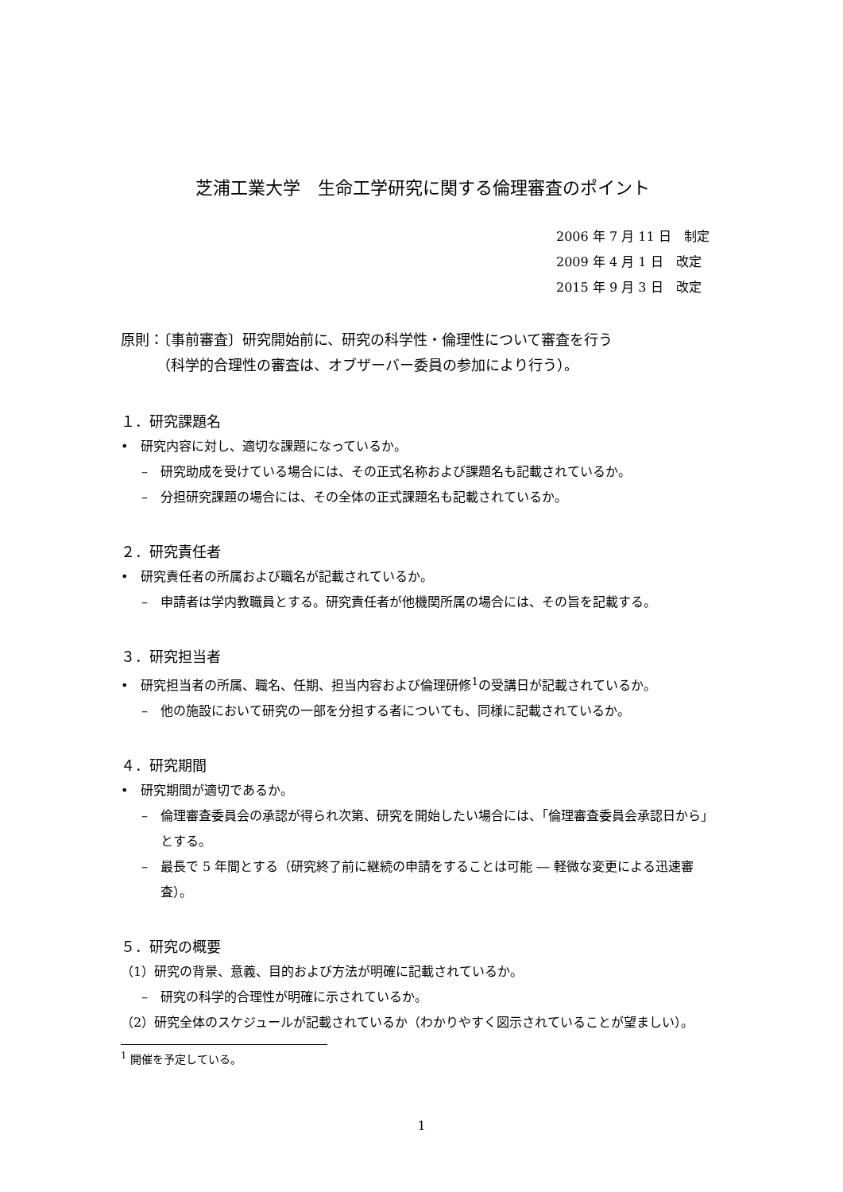芝浦工業大学　生命工学研究に関する倫理審査のポイント
2006 年 7 月 11 日　制定
2009 年 4 月 1 日　改定
2015 年 9 月 3 日　改定
原則：〔事前審査〕研究開始前に、研究の科学性・倫理性について審査を行う
　　　（科学的合理性の審査は、オブザーバー委員の参加により行う）。
１．研究課題名
•　研究内容に対し、適切な課題になっているか。
–　研究助成を受けている場合には、その正式名称および課題名も記載されているか。
–　分担研究課題の場合には、その全体の正式課題名も記載されているか。
２．研究責任者
•　研究責任者の所属および職名が記載されているか。
–　申請者は学内教職員とする。研究責任者が他機関所属の場合には、その旨を記載する。
３．研究担当者
•　研究担当者の所属、職名、任期、担当内容および倫理研修<sup>1</sup>の受講日が記載されているか。
–　他の施設において研究の一部を分担する者についても、同様に記載されているか。
４．研究期間
•　研究期間が適切であるか。
–　倫理審査委員会の承認が得られ次第、研究を開始したい場合には、「倫理審査委員会承認日から」とする。
–　最長で 5 年間とする（研究終了前に継続の申請をすることは可能 ― 軽微な変更による迅速審査）。
５．研究の概要
（1）研究の背景、意義、目的および方法が明確に記載されているか。
–　研究の科学的合理性が明確に示されているか。
（2）研究全体のスケジュールが記載されているか（わかりやすく図示されていることが望ましい）。
<sup>1</sup> 開催を予定している。
1